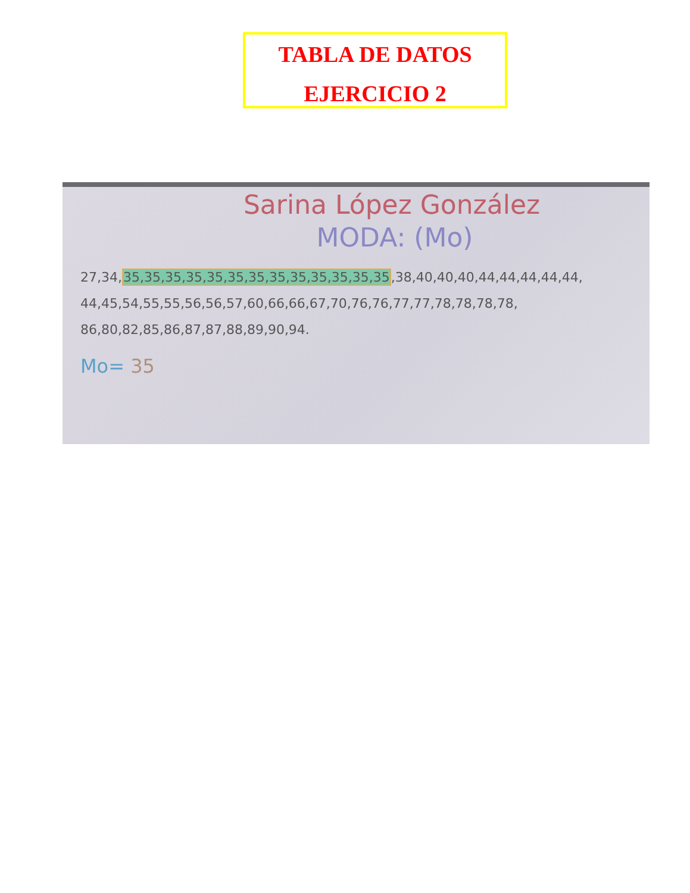TABLA DE DATOS
EJERCICIO 2
Sarina López González
MODA: (Mo)
27,34,35,35,35,35,35,35,35,35,35,35,35,35,35,38,40,40,40,44,44,44,44,44, 44,45,54,55,55,56,56,57,60,66,66,67,70,76,76,77,77,78,78,78,78, 86,80,82,85,86,87,87,88,89,90,94.
Mo= 35